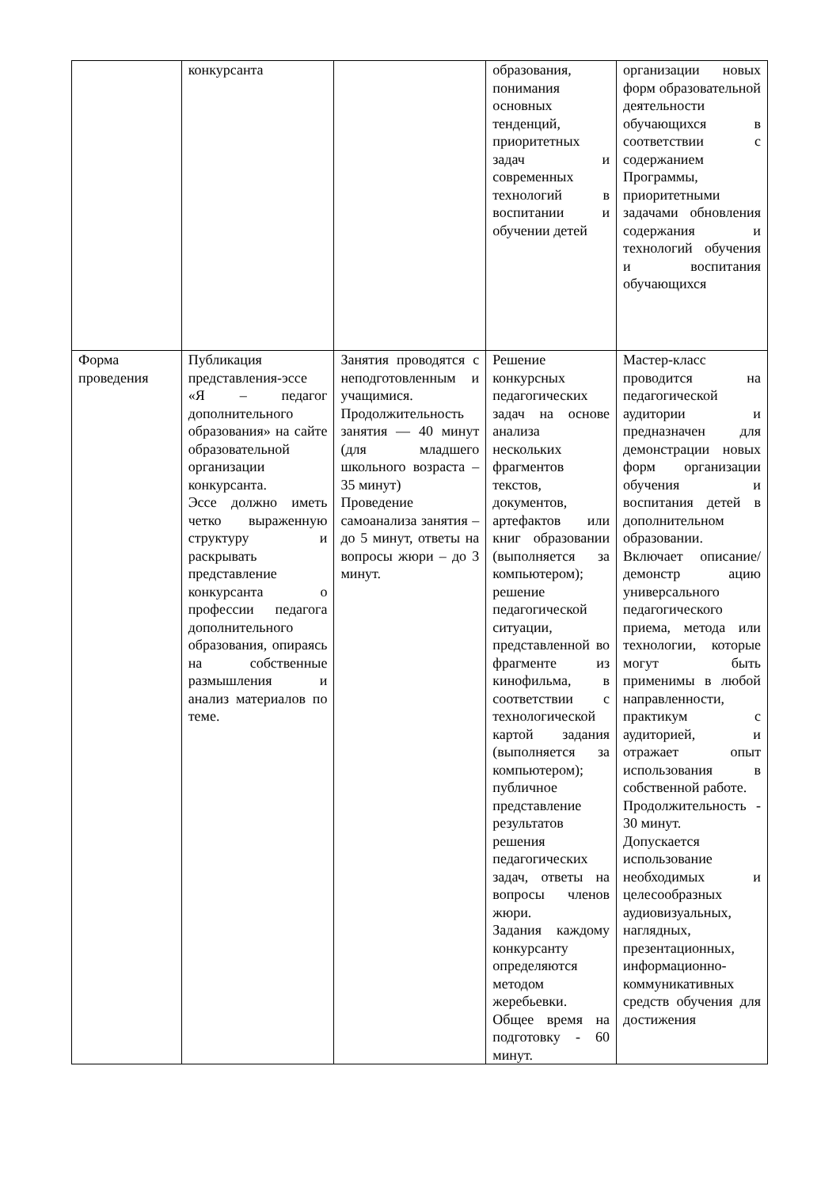| | конкурсанта | | образования, понимания основных тенденций, приоритетных задач и современных технологий в воспитании и обучении детей | организации новых форм образовательной деятельности обучающихся в соответствии с содержанием Программы, приоритетными задачами обновления содержания и технологий обучения и воспитания обучающихся |
| Форма проведения | Публикация представления-эссе «Я – педагог дополнительного образования» на сайте образовательной организации конкурсанта. Эссе должно иметь четко выраженную структуру и раскрывать представление конкурсанта о профессии педагога дополнительного образования, опираясь на собственные размышления и анализ материалов по теме. | Занятия проводятся с неподготовленным и учащимися. Продолжительность занятия — 40 минут (для младшего школьного возраста – 35 минут) Проведение самоанализа занятия – до 5 минут, ответы на вопросы жюри – до 3 минут. | Решение конкурсных педагогических задач на основе анализа нескольких фрагментов текстов, документов, артефактов или книг образовании (выполняется за компьютером); решение педагогической ситуации, представленной во фрагменте из кинофильма, в соответствии с технологической картой задания (выполняется за компьютером); публичное представление результатов решения педагогических задач, ответы на вопросы членов жюри. Задания каждому конкурсанту определяются методом жеребьевки. Общее время на подготовку - 60 минут. | Мастер-класс проводится на педагогической аудитории и предназначен для демонстрации новых форм организации обучения и воспитания детей в дополнительном образовании. Включает описание/демонстр ацию универсального педагогического приема, метода или технологии, которые могут быть применимы в любой направленности, практикум с аудиторией, и отражает опыт использования в собственной работе. Продолжительность - 30 минут. Допускается использование необходимых и целесообразных аудиовизуальных, наглядных, презентационных, информационно-коммуникативных средств обучения для достижения |